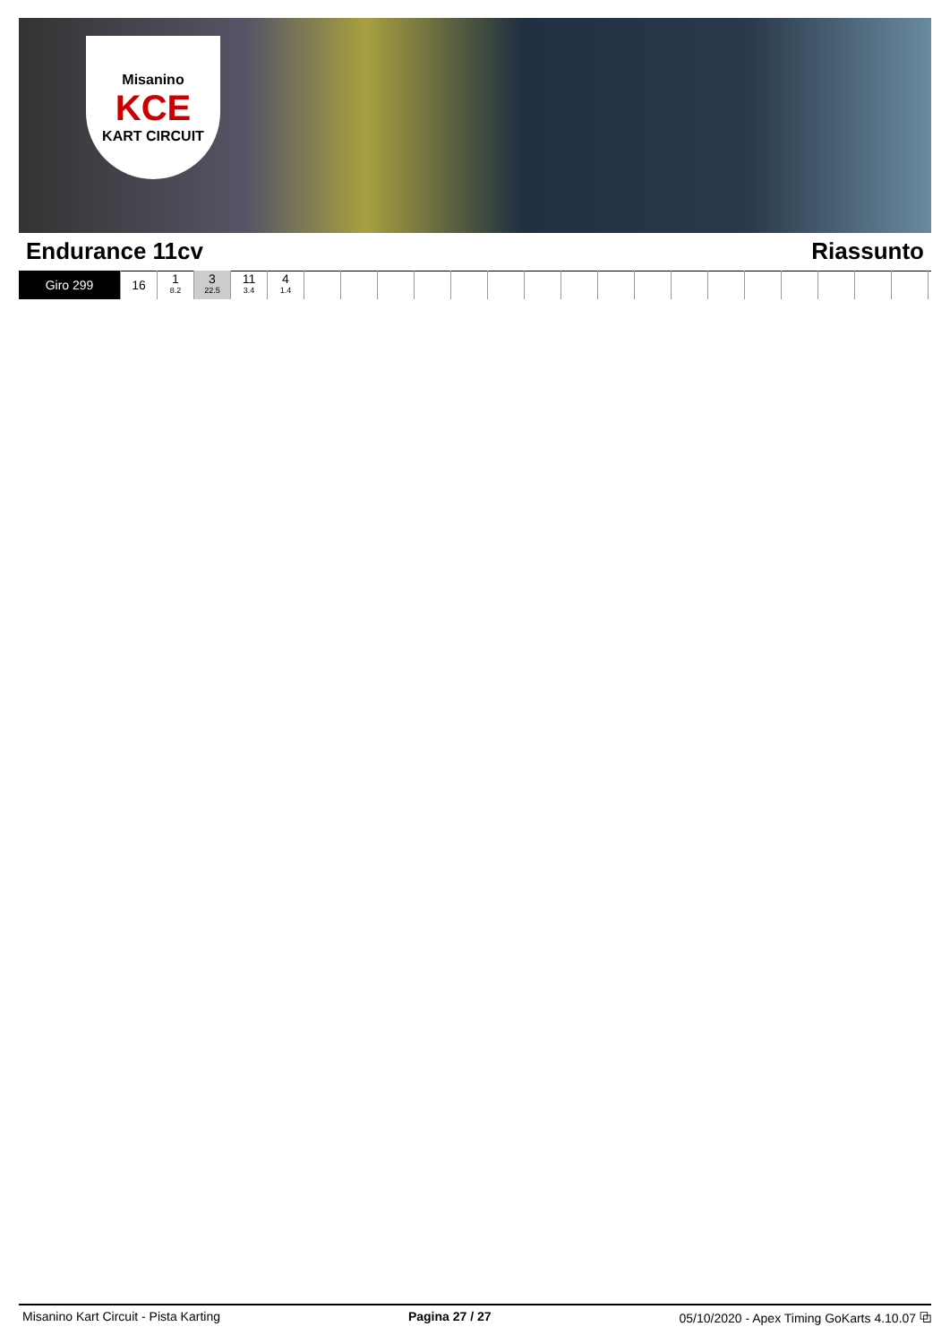Misanino
KCE
KART CIRCUIT
Endurance 11cv Riassunto
| Giro 299 | 16 | 1 8.2 | 3 22.5 | 11 3.4 | 4 1.4 | | | | | | | | | | | | | | | | | |
Misanino Kart Circuit - Pista Karting Pagina 27 / 27 05/10/2020 - Apex Timing GoKarts 4.10.07 ⧉